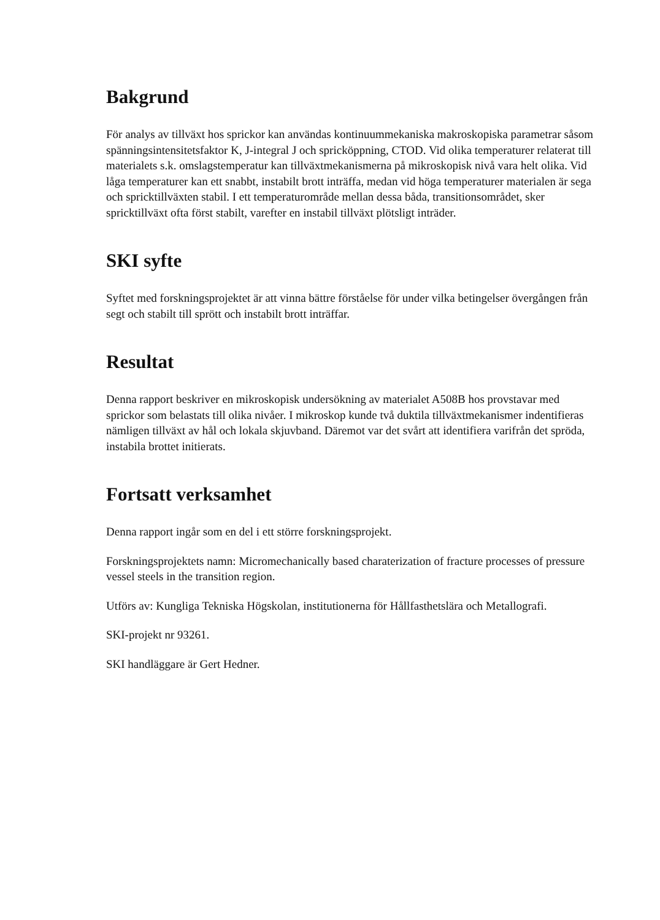Bakgrund
För analys av tillväxt hos sprickor kan användas kontinuummekaniska makroskopiska parametrar såsom spänningsintensitetsfaktor K, J-integral J och spricköppning, CTOD. Vid olika temperaturer relaterat till materialets s.k. omslagstemperatur kan tillväxtmekanismerna på mikroskopisk nivå vara helt olika. Vid låga temperaturer kan ett snabbt, instabilt brott inträffa, medan vid höga temperaturer materialen är sega och spricktillväxten stabil. I ett temperaturområde mellan dessa båda, transitionsområdet, sker spricktillväxt ofta först stabilt, varefter en instabil tillväxt plötsligt inträder.
SKI syfte
Syftet med forskningsprojektet är att vinna bättre förståelse för under vilka betingelser övergången från segt och stabilt till sprött och instabilt brott inträffar.
Resultat
Denna rapport beskriver en mikroskopisk undersökning av materialet A508B hos provstavar med sprickor som belastats till olika nivåer. I mikroskop kunde två duktila tillväxtmekanismer indentifieras nämligen tillväxt av hål och lokala skjuvband. Däremot var det svårt att identifiera varifrån det spröda, instabila brottet initierats.
Fortsatt verksamhet
Denna rapport ingår som en del i ett större forskningsprojekt.
Forskningsprojektets namn: Micromechanically based charaterization of fracture processes of pressure vessel steels in the transition region.
Utförs av: Kungliga Tekniska Högskolan, institutionerna för Hållfasthetslära och Metallografi.
SKI-projekt nr 93261.
SKI handläggare är Gert Hedner.